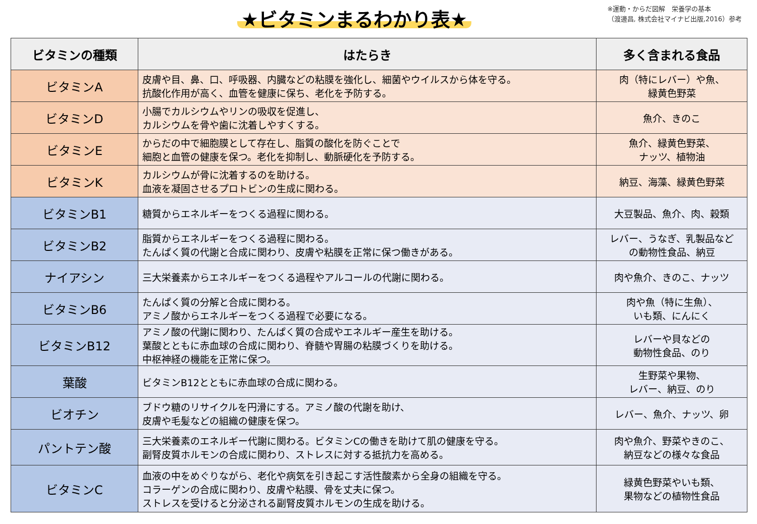★ビタミンまるわかり表★
※運動・からだ図解　栄養学の基本
（渡邊昌, 株式会社マイナビ出版,2016）参考
| ビタミンの種類 | はたらき | 多く含まれる食品 |
| --- | --- | --- |
| ビタミンA | 皮膚や目、鼻、口、呼吸器、内臓などの粘膜を強化し、細菌やウイルスから体を守る。 抗酸化作用が高く、血管を健康に保ち、老化を予防する。 | 肉（特にレバー）や魚、 緑黄色野菜 |
| ビタミンD | 小腸でカルシウムやリンの吸収を促進し、 カルシウムを骨や歯に沈着しやすくする。 | 魚介、きのこ |
| ビタミンE | からだの中で細胞膜として存在し、脂質の酸化を防ぐことで 細胞と血管の健康を保つ。老化を抑制し、動脈硬化を予防する。 | 魚介、緑黄色野菜、 ナッツ、植物油 |
| ビタミンK | カルシウムが骨に沈着するのを助ける。 血液を凝固させるプロトビンの生成に関わる。 | 納豆、海藻、緑黄色野菜 |
| ビタミンB1 | 糖質からエネルギーをつくる過程に関わる。 | 大豆製品、魚介、肉、穀類 |
| ビタミンB2 | 脂質からエネルギーをつくる過程に関わる。 たんぱく質の代謝と合成に関わり、皮膚や粘膜を正常に保つ働きがある。 | レバー、うなぎ、乳製品など の動物性食品、納豆 |
| ナイアシン | 三大栄養素からエネルギーをつくる過程やアルコールの代謝に関わる。 | 肉や魚介、きのこ、ナッツ |
| ビタミンB6 | たんぱく質の分解と合成に関わる。 アミノ酸からエネルギーをつくる過程で必要になる。 | 肉や魚（特に生魚）、 いも類、にんにく |
| ビタミンB12 | アミノ酸の代謝に関わり、たんぱく質の合成やエネルギー産生を助ける。 葉酸とともに赤血球の合成に関わり、脊髄や胃腸の粘膜づくりを助ける。 中枢神経の機能を正常に保つ。 | レバーや貝などの 動物性食品、のり |
| 葉酸 | ビタミンB12とともに赤血球の合成に関わる。 | 生野菜や果物、 レバー、納豆、のり |
| ビオチン | ブドウ糖のリサイクルを円滑にする。アミノ酸の代謝を助け、 皮膚や毛髪などの組織の健康を保つ。 | レバー、魚介、ナッツ、卵 |
| パントテン酸 | 三大栄養素のエネルギー代謝に関わる。ビタミンCの働きを助けて肌の健康を守る。 副腎皮質ホルモンの合成に関わり、ストレスに対する抵抗力を高める。 | 肉や魚介、野菜やきのこ、 納豆などの様々な食品 |
| ビタミンC | 血液の中をめぐりながら、老化や病気を引き起こす活性酸素から全身の組織を守る。 コラーゲンの合成に関わり、皮膚や粘膜、骨を丈夫に保つ。 ストレスを受けると分泌される副腎皮質ホルモンの生成を助ける。 | 緑黄色野菜やいも類、 果物などの植物性食品 |